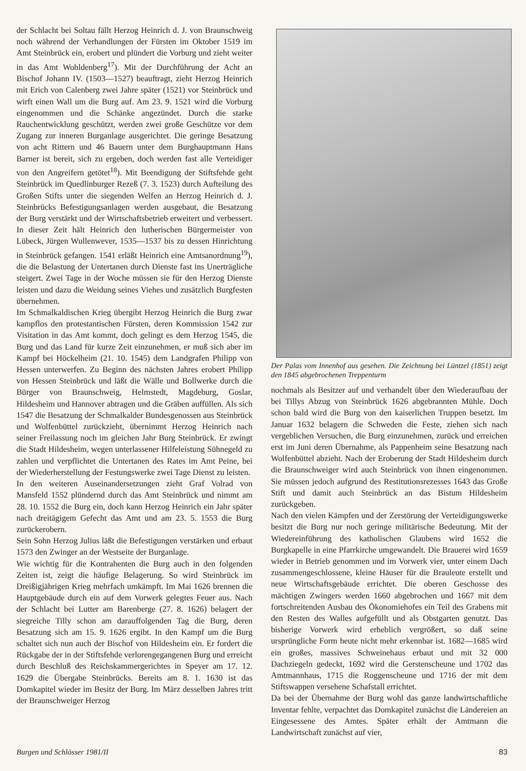der Schlacht bei Soltau fällt Herzog Heinrich d. J. von Braunschweig noch während der Verhandlungen der Fürsten im Oktober 1519 im Amt Steinbrück ein, erobert und plündert die Vorburg und zieht weiter in das Amt Wohldenberg<sup>17</sup>). Mit der Durchführung der Acht an Bischof Johann IV. (1503—1527) beauftragt, zieht Herzog Heinrich mit Erich von Calenberg zwei Jahre später (1521) vor Steinbrück und wirft einen Wall um die Burg auf. Am 23. 9. 1521 wird die Vorburg eingenommen und die Schänke angezündet. Durch die starke Rauchentwicklung geschützt, werden zwei große Geschütze vor dem Zugang zur inneren Burganlage ausgerichtet. Die geringe Besatzung von acht Rittern und 46 Bauern unter dem Burghauptmann Hans Barner ist bereit, sich zu ergeben, doch werden fast alle Verteidiger von den Angreifern getötet<sup>18</sup>). Mit Beendigung der Stiftsfehde geht Steinbrück im Quedlinburger Rezeß (7. 3. 1523) durch Aufteilung des Großen Stifts unter die siegenden Welfen an Herzog Heinrich d. J. Steinbrücks Befestigungsanlagen werden ausgebaut, die Besatzung der Burg verstärkt und der Wirtschaftsbetrieb erweitert und verbessert. In dieser Zeit hält Heinrich den lutherischen Bürgermeister von Lübeck, Jürgen Wullenwever, 1535—1537 bis zu dessen Hinrichtung in Steinbrück gefangen. 1541 erläßt Heinrich eine Amtsanordnung<sup>19</sup>), die die Belastung der Untertanen durch Dienste fast ins Unerträgliche steigert. Zwei Tage in der Woche müssen sie für den Herzog Dienste leisten und dazu die Weidung seines Viehes und zusätzlich Burgfesten übernehmen.
Im Schmalkaldischen Krieg übergibt Herzog Heinrich die Burg zwar kampflos den protestantischen Fürsten, deren Kommission 1542 zur Visitation in das Amt kommt, doch gelingt es dem Herzog 1545, die Burg und das Land für kurze Zeit einzunehmen, er muß sich aber im Kampf bei Höckelheim (21. 10. 1545) dem Landgrafen Philipp von Hessen unterwerfen. Zu Beginn des nächsten Jahres erobert Philipp von Hessen Steinbrück und läßt die Wälle und Bollwerke durch die Bürger von Braunschweig, Helmstedt, Magdeburg, Goslar, Hildesheim und Hannover abtragen und die Gräben auffüllen. Als sich 1547 die Besatzung der Schmalkalder Bundesgenossen aus Steinbrück und Wolfenbüttel zurückzieht, übernimmt Herzog Heinrich nach seiner Freilassung noch im gleichen Jahr Burg Steinbrück. Er zwingt die Stadt Hildesheim, wegen unterlassener Hilfeleistung Sühnegeld zu zahlen und verpflichtet die Untertanen des Rates im Amt Peine, bei der Wiederherstellung der Festungswerke zwei Tage Dienst zu leisten.
In den weiteren Auseinandersetzungen zieht Graf Volrad von Mansfeld 1552 plündernd durch das Amt Steinbrück und nimmt am 28. 10. 1552 die Burg ein, doch kann Herzog Heinrich ein Jahr später nach dreitägigem Gefecht das Amt und am 23. 5. 1553 die Burg zurückerobern.
Sein Sohn Herzog Julius läßt die Befestigungen verstärken und erbaut 1573 den Zwinger an der Westseite der Burganlage.
Wie wichtig für die Kontrahenten die Burg auch in den folgenden Zeiten ist, zeigt die häufige Belagerung. So wird Steinbrück im Dreißigjährigen Krieg mehrfach umkämpft. Im Mai 1626 brennen die Hauptgebäude durch ein auf dem Vorwerk gelegtes Feuer aus. Nach der Schlacht bei Lutter am Barenberge (27. 8. 1626) belagert der siegreiche Tilly schon am darauffolgenden Tag die Burg, deren Besatzung sich am 15. 9. 1626 ergibt. In den Kampf um die Burg schaltet sich nun auch der Bischof von Hildesheim ein. Er fordert die Rückgabe der in der Stiftsfehde verlorengegangenen Burg und erreicht durch Beschluß des Reichskammergerichtes in Speyer am 17. 12. 1629 die Übergabe Steinbrücks. Bereits am 8. 1. 1630 ist das Domkapitel wieder im Besitz der Burg. Im März desselben Jahres tritt der Braunschweiger Herzog
Der Palas vom Innenhof aus gesehen. Die Zeichnung bei Lüntzel (1851) zeigt den 1845 abgebrochenen Treppenturm
nochmals als Besitzer auf und verhandelt über den Wiederaufbau der bei Tillys Abzug von Steinbrück 1626 abgebrannten Mühle. Doch schon bald wird die Burg von den kaiserlichen Truppen besetzt. Im Januar 1632 belagern die Schweden die Feste, ziehen sich nach vergeblichen Versuchen, die Burg einzunehmen, zurück und erreichen erst im Juni deren Übernahme, als Pappenheim seine Besatzung nach Wolfenbüttel abzieht. Nach der Eroberung der Stadt Hildesheim durch die Braunschweiger wird auch Steinbrück von ihnen eingenommen. Sie müssen jedoch aufgrund des Restitutionsrezesses 1643 das Große Stift und damit auch Steinbrück an das Bistum Hildesheim zurückgeben.
Nach den vielen Kämpfen und der Zerstörung der Verteidigungswerke besitzt die Burg nur noch geringe militärische Bedeutung. Mit der Wiedereinführung des katholischen Glaubens wird 1652 die Burgkapelle in eine Pfarrkirche umgewandelt. Die Brauerei wird 1659 wieder in Betrieb genommen und im Vorwerk vier, unter einem Dach zusammengeschlossene, kleine Häuser für die Brauleute erstellt und neue Wirtschaftsgebäude errichtet. Die oberen Geschosse des mächtigen Zwingers werden 1660 abgebrochen und 1667 mit dem fortschreitenden Ausbau des Ökonomiehofes ein Teil des Grabens mit den Resten des Walles aufgefüllt und als Obstgarten genutzt. Das bisherige Vorwerk wird erheblich vergrößert, so daß seine ursprüngliche Form heute nicht mehr erkennbar ist. 1682—1685 wird ein großes, massives Schweinehaus erbaut und mit 32 000 Dachziegeln gedeckt, 1692 wird die Gerstenscheune und 1702 das Amtmannhaus, 1715 die Roggenscheune und 1716 der mit dem Stiftswappen versehene Schafstall errichtet.
Da bei der Übernahme der Burg wohl das ganze landwirtschaftliche Inventar fehlte, verpachtet das Domkapitel zunächst die Ländereien an Eingesessene des Amtes. Später erhält der Amtmann die Landwirtschaft zunächst auf vier,
Burgen und Schlösser 1981/II 83